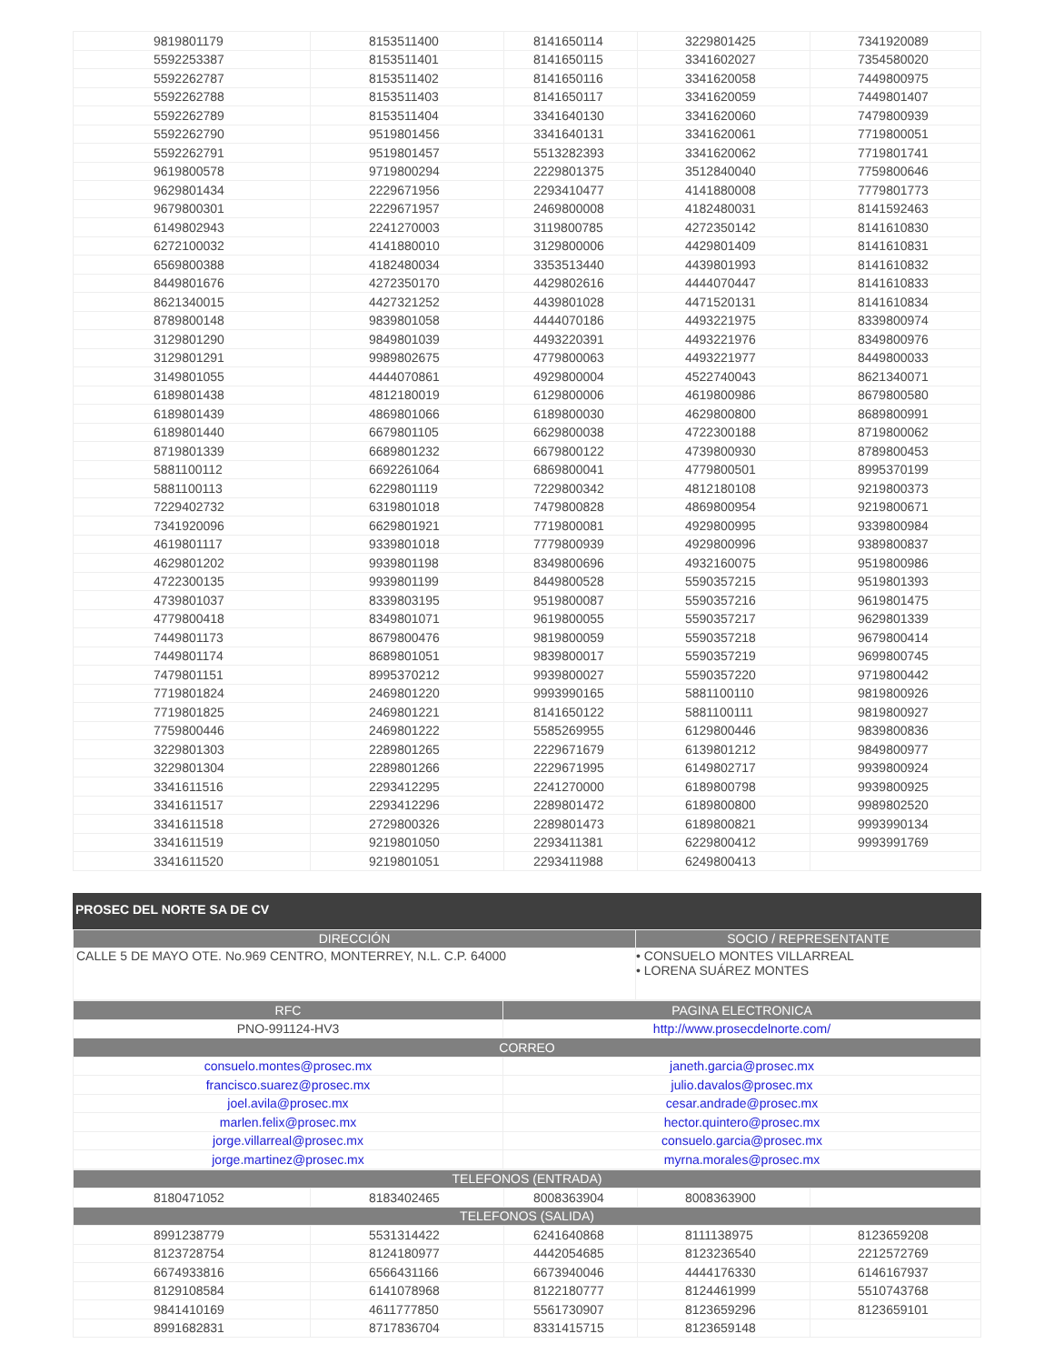| 9819801179 | 8153511400 | 8141650114 | 3229801425 | 7341920089 |
| 5592253387 | 8153511401 | 8141650115 | 3341602027 | 7354580020 |
| 5592262787 | 8153511402 | 8141650116 | 3341620058 | 7449800975 |
| 5592262788 | 8153511403 | 8141650117 | 3341620059 | 7449801407 |
| 5592262789 | 8153511404 | 3341640130 | 3341620060 | 7479800939 |
| 5592262790 | 9519801456 | 3341640131 | 3341620061 | 7719800051 |
| 5592262791 | 9519801457 | 5513282393 | 3341620062 | 7719801741 |
| 9619800578 | 9719800294 | 2229801375 | 3512840040 | 7759800646 |
| 9629801434 | 2229671956 | 2293410477 | 4141880008 | 7779801773 |
| 9679800301 | 2229671957 | 2469800008 | 4182480031 | 8141592463 |
| 6149802943 | 2241270003 | 3119800785 | 4272350142 | 8141610830 |
| 6272100032 | 4141880010 | 3129800006 | 4429801409 | 8141610831 |
| 6569800388 | 4182480034 | 3353513440 | 4439801993 | 8141610832 |
| 8449801676 | 4272350170 | 4429802616 | 4444070447 | 8141610833 |
| 8621340015 | 4427321252 | 4439801028 | 4471520131 | 8141610834 |
| 8789800148 | 9839801058 | 4444070186 | 4493221975 | 8339800974 |
| 3129801290 | 9849801039 | 4493220391 | 4493221976 | 8349800976 |
| 3129801291 | 9989802675 | 4779800063 | 4493221977 | 8449800033 |
| 3149801055 | 4444070861 | 4929800004 | 4522740043 | 8621340071 |
| 6189801438 | 4812180019 | 6129800006 | 4619800986 | 8679800580 |
| 6189801439 | 4869801066 | 6189800030 | 4629800800 | 8689800991 |
| 6189801440 | 6679801105 | 6629800038 | 4722300188 | 8719800062 |
| 8719801339 | 6689801232 | 6679800122 | 4739800930 | 8789800453 |
| 5881100112 | 6692261064 | 6869800041 | 4779800501 | 8995370199 |
| 5881100113 | 6229801119 | 7229800342 | 4812180108 | 9219800373 |
| 7229402732 | 6319801018 | 7479800828 | 4869800954 | 9219800671 |
| 7341920096 | 6629801921 | 7719800081 | 4929800995 | 9339800984 |
| 4619801117 | 9339801018 | 7779800939 | 4929800996 | 9389800837 |
| 4629801202 | 9939801198 | 8349800696 | 4932160075 | 9519800986 |
| 4722300135 | 9939801199 | 8449800528 | 5590357215 | 9519801393 |
| 4739801037 | 8339803195 | 9519800087 | 5590357216 | 9619801475 |
| 4779800418 | 8349801071 | 9619800055 | 5590357217 | 9629801339 |
| 7449801173 | 8679800476 | 9819800059 | 5590357218 | 9679800414 |
| 7449801174 | 8689801051 | 9839800017 | 5590357219 | 9699800745 |
| 7479801151 | 8995370212 | 9939800027 | 5590357220 | 9719800442 |
| 7719801824 | 2469801220 | 9993990165 | 5881100110 | 9819800926 |
| 7719801825 | 2469801221 | 8141650122 | 5881100111 | 9819800927 |
| 7759800446 | 2469801222 | 5585269955 | 6129800446 | 9839800836 |
| 3229801303 | 2289801265 | 2229671679 | 6139801212 | 9849800977 |
| 3229801304 | 2289801266 | 2229671995 | 6149802717 | 9939800924 |
| 3341611516 | 2293412295 | 2241270000 | 6189800798 | 9939800925 |
| 3341611517 | 2293412296 | 2289801472 | 6189800800 | 9989802520 |
| 3341611518 | 2729800326 | 2289801473 | 6189800821 | 9993990134 |
| 3341611519 | 9219801050 | 2293411381 | 6229800412 | 9993991769 |
| 3341611520 | 9219801051 | 2293411988 | 6249800413 | |
PROSEC DEL NORTE SA DE CV
| DIRECCIÓN | SOCIO / REPRESENTANTE |
| --- | --- |
| CALLE 5 DE MAYO OTE. No.969 CENTRO, MONTERREY, N.L. C.P. 64000 | • CONSUELO MONTES VILLARREAL • LORENA SUÁREZ MONTES |
| RFC | PAGINA ELECTRONICA |
| --- | --- |
| PNO-991124-HV3 | http://www.prosecdelnorte.com/ |
| CORREO | |
| consuelo.montes@prosec.mx | janeth.garcia@prosec.mx |
| francisco.suarez@prosec.mx | julio.davalos@prosec.mx |
| joel.avila@prosec.mx | cesar.andrade@prosec.mx |
| marlen.felix@prosec.mx | hector.quintero@prosec.mx |
| jorge.villarreal@prosec.mx | consuelo.garcia@prosec.mx |
| jorge.martinez@prosec.mx | myrna.morales@prosec.mx |
| TELEFONOS (ENTRADA) | | | | |
| --- | --- | --- | --- | --- |
| 8180471052 | 8183402465 | 8008363904 | 8008363900 | |
| TELEFONOS (SALIDA) | | | | |
| 8991238779 | 5531314422 | 6241640868 | 8111138975 | 8123659208 |
| 8123728754 | 8124180977 | 4442054685 | 8123236540 | 2212572769 |
| 6674933816 | 6566431166 | 6673940046 | 4444176330 | 6146167937 |
| 8129108584 | 6141078968 | 8122180777 | 8124461999 | 5510743768 |
| 9841410169 | 4611777850 | 5561730907 | 8123659296 | 8123659101 |
| 8991682831 | 8717836704 | 8331415715 | 8123659148 | |